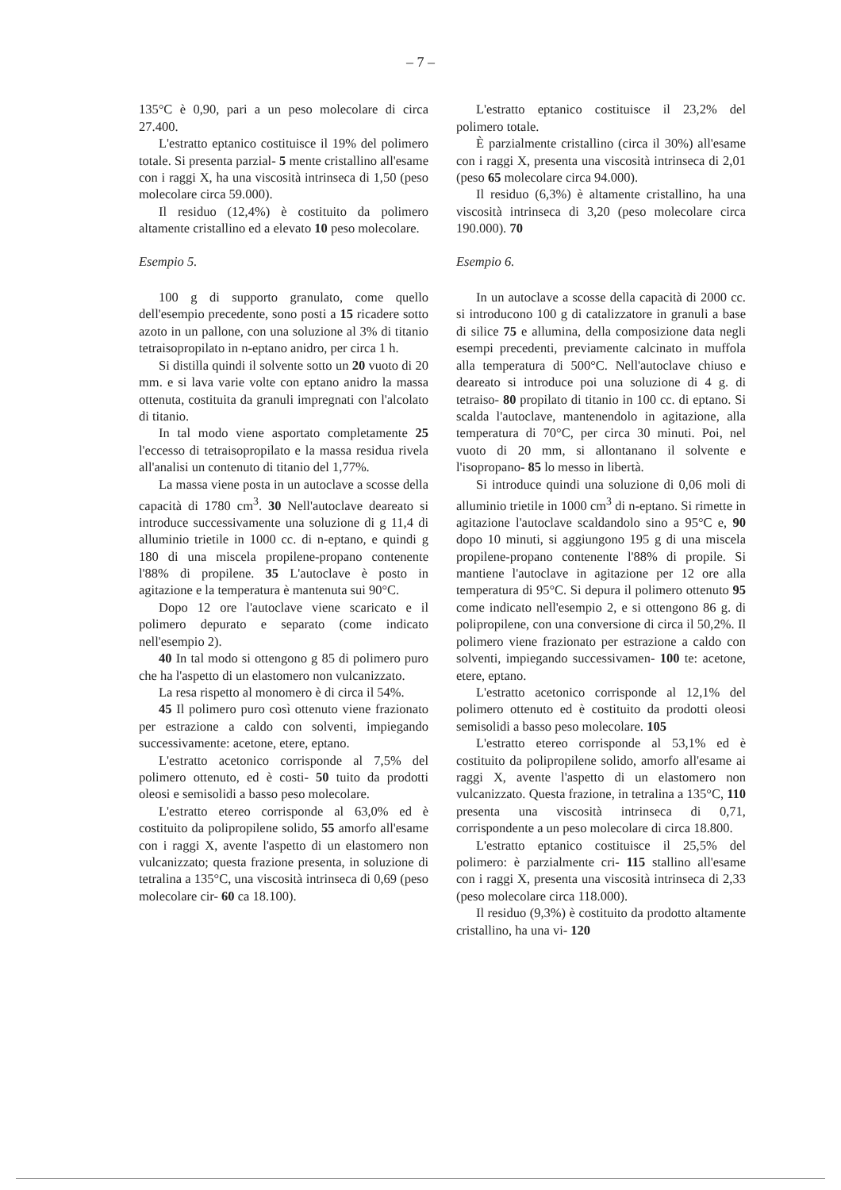– 7 –
135°C è 0,90, pari a un peso molecolare di circa 27.400.
L'estratto eptanico costituisce il 19% del polimero totale. Si presenta parzial- 5 mente cristallino all'esame con i raggi X, ha una viscosità intrinseca di 1,50 (peso molecolare circa 59.000).
Il residuo (12,4%) è costituito da polimero altamente cristallino ed a elevato 10 peso molecolare.
Esempio 5.
100 g di supporto granulato, come quello dell'esempio precedente, sono posti a 15 ricadere sotto azoto in un pallone, con una soluzione al 3% di titanio tetraisopropilato in n-eptano anidro, per circa 1 h.
Si distilla quindi il solvente sotto un 20 vuoto di 20 mm. e si lava varie volte con eptano anidro la massa ottenuta, costituita da granuli impregnati con l'alcolato di titanio.
In tal modo viene asportato completamente 25 l'eccesso di tetraisopropilato e la massa residua rivela all'analisi un contenuto di titanio del 1,77%.
La massa viene posta in un autoclave a scosse della capacità di 1780 cm<sup>3</sup>. 30 Nell'autoclave deareato si introduce successivamente una soluzione di g 11,4 di alluminio trietile in 1000 cc. di n-eptano, e quindi g 180 di una miscela propilene-propano contenente l'88% di propilene. 35 L'autoclave è posto in agitazione e la temperatura è mantenuta sui 90°C.
Dopo 12 ore l'autoclave viene scaricato e il polimero depurato e separato (come indicato nell'esempio 2).
40 In tal modo si ottengono g 85 di polimero puro che ha l'aspetto di un elastomero non vulcanizzato.
La resa rispetto al monomero è di circa il 54%.
45 Il polimero puro così ottenuto viene frazionato per estrazione a caldo con solventi, impiegando successivamente: acetone, etere, eptano.
L'estratto acetonico corrisponde al 7,5% del polimero ottenuto, ed è costi- 50 tuito da prodotti oleosi e semisolidi a basso peso molecolare.
L'estratto etereo corrisponde al 63,0% ed è costituito da polipropilene solido, 55 amorfo all'esame con i raggi X, avente l'aspetto di un elastomero non vulcanizzato; questa frazione presenta, in soluzione di tetralina a 135°C, una viscosità intrinseca di 0,69 (peso molecolare cir- 60 ca 18.100).
L'estratto eptanico costituisce il 23,2% del polimero totale.
È parzialmente cristallino (circa il 30%) all'esame con i raggi X, presenta una viscosità intrinseca di 2,01 (peso 65 molecolare circa 94.000).
Il residuo (6,3%) è altamente cristallino, ha una viscosità intrinseca di 3,20 (peso molecolare circa 190.000). 70
Esempio 6.
In un autoclave a scosse della capacità di 2000 cc. si introducono 100 g di catalizzatore in granuli a base di silice 75 e allumina, della composizione data negli esempi precedenti, previamente calcinato in muffola alla temperatura di 500°C. Nell'autoclave chiuso e deareato si introduce poi una soluzione di 4 g. di tetraiso- 80 propilato di titanio in 100 cc. di eptano. Si scalda l'autoclave, mantenendolo in agitazione, alla temperatura di 70°C, per circa 30 minuti. Poi, nel vuoto di 20 mm, si allontanano il solvente e l'isopropano- 85 lo messo in libertà.
Si introduce quindi una soluzione di 0,06 moli di alluminio trietile in 1000 cm<sup>3</sup> di n-eptano. Si rimette in agitazione l'autoclave scaldandolo sino a 95°C e, 90 dopo 10 minuti, si aggiungono 195 g di una miscela propilene-propano contenente l'88% di propile. Si mantiene l'autoclave in agitazione per 12 ore alla temperatura di 95°C. Si depura il polimero ottenuto 95 come indicato nell'esempio 2, e si ottengono 86 g. di polipropilene, con una conversione di circa il 50,2%. Il polimero viene frazionato per estrazione a caldo con solventi, impiegando successivamen- 100 te: acetone, etere, eptano.
L'estratto acetonico corrisponde al 12,1% del polimero ottenuto ed è costituito da prodotti oleosi semisolidi a basso peso molecolare. 105
L'estratto etereo corrisponde al 53,1% ed è costituito da polipropilene solido, amorfo all'esame ai raggi X, avente l'aspetto di un elastomero non vulcanizzato. Questa frazione, in tetralina a 135°C, 110 presenta una viscosità intrinseca di 0,71, corrispondente a un peso molecolare di circa 18.800.
L'estratto eptanico costituisce il 25,5% del polimero: è parzialmente cri- 115 stallino all'esame con i raggi X, presenta una viscosità intrinseca di 2,33 (peso molecolare circa 118.000).
Il residuo (9,3%) è costituito da prodotto altamente cristallino, ha una vi- 120